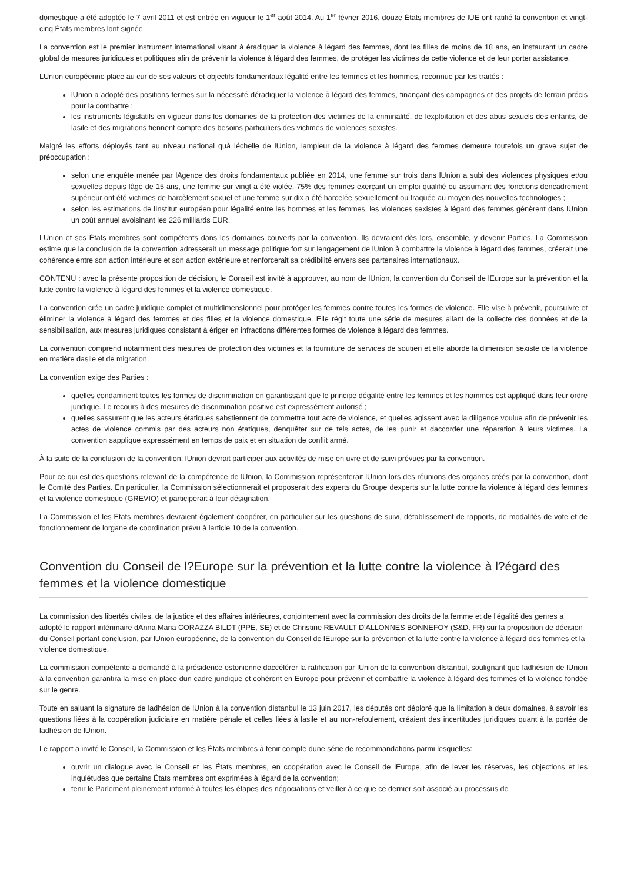domestique a été adoptée le 7 avril 2011 et est entrée en vigueur le 1<sup>er</sup> août 2014. Au 1<sup>er</sup> février 2016, douze États membres de lUE ont ratifié la convention et vingt-cinq États membres lont signée.
La convention est le premier instrument international visant à éradiquer la violence à légard des femmes, dont les filles de moins de 18 ans, en instaurant un cadre global de mesures juridiques et politiques afin de prévenir la violence à légard des femmes, de protéger les victimes de cette violence et de leur porter assistance.
LUnion européenne place au cur de ses valeurs et objectifs fondamentaux légalité entre les femmes et les hommes, reconnue par les traités :
lUnion a adopté des positions fermes sur la nécessité déradiquer la violence à légard des femmes, finançant des campagnes et des projets de terrain précis pour la combattre ;
les instruments législatifs en vigueur dans les domaines de la protection des victimes de la criminalité, de lexploitation et des abus sexuels des enfants, de lasile et des migrations tiennent compte des besoins particuliers des victimes de violences sexistes.
Malgré les efforts déployés tant au niveau national quà léchelle de lUnion, lampleur de la violence à légard des femmes demeure toutefois un grave sujet de préoccupation :
selon une enquête menée par lAgence des droits fondamentaux publiée en 2014, une femme sur trois dans lUnion a subi des violences physiques et/ou sexuelles depuis lâge de 15 ans, une femme sur vingt a été violée, 75% des femmes exerçant un emploi qualifié ou assumant des fonctions dencadrement supérieur ont été victimes de harcèlement sexuel et une femme sur dix a été harcelée sexuellement ou traquée au moyen des nouvelles technologies ;
selon les estimations de lInstitut européen pour légalité entre les hommes et les femmes, les violences sexistes à légard des femmes génèrent dans lUnion un coût annuel avoisinant les 226 milliards EUR.
LUnion et ses États membres sont compétents dans les domaines couverts par la convention. Ils devraient dès lors, ensemble, y devenir Parties. La Commission estime que la conclusion de la convention adresserait un message politique fort sur lengagement de lUnion à combattre la violence à légard des femmes, créerait une cohérence entre son action intérieure et son action extérieure et renforcerait sa crédibilité envers ses partenaires internationaux.
CONTENU : avec la présente proposition de décision, le Conseil est invité à approuver, au nom de lUnion, la convention du Conseil de lEurope sur la prévention et la lutte contre la violence à légard des femmes et la violence domestique.
La convention crée un cadre juridique complet et multidimensionnel pour protéger les femmes contre toutes les formes de violence. Elle vise à prévenir, poursuivre et éliminer la violence à légard des femmes et des filles et la violence domestique. Elle régit toute une série de mesures allant de la collecte des données et de la sensibilisation, aux mesures juridiques consistant à ériger en infractions différentes formes de violence à légard des femmes.
La convention comprend notamment des mesures de protection des victimes et la fourniture de services de soutien et elle aborde la dimension sexiste de la violence en matière dasile et de migration.
La convention exige des Parties :
quelles condamnent toutes les formes de discrimination en garantissant que le principe dégalité entre les femmes et les hommes est appliqué dans leur ordre juridique. Le recours à des mesures de discrimination positive est expressément autorisé ;
quelles sassurent que les acteurs étatiques sabstiennent de commettre tout acte de violence, et quelles agissent avec la diligence voulue afin de prévenir les actes de violence commis par des acteurs non étatiques, denquêter sur de tels actes, de les punir et daccorder une réparation à leurs victimes. La convention sapplique expressément en temps de paix et en situation de conflit armé.
À la suite de la conclusion de la convention, lUnion devrait participer aux activités de mise en uvre et de suivi prévues par la convention.
Pour ce qui est des questions relevant de la compétence de lUnion, la Commission représenterait lUnion lors des réunions des organes créés par la convention, dont le Comité des Parties. En particulier, la Commission sélectionnerait et proposerait des experts du Groupe dexperts sur la lutte contre la violence à légard des femmes et la violence domestique (GREVIO) et participerait à leur désignation.
La Commission et les États membres devraient également coopérer, en particulier sur les questions de suivi, détablissement de rapports, de modalités de vote et de fonctionnement de lorgane de coordination prévu à larticle 10 de la convention.
Convention du Conseil de l?Europe sur la prévention et la lutte contre la violence à l?égard des femmes et la violence domestique
La commission des libertés civiles, de la justice et des affaires intérieures, conjointement avec la commission des droits de la femme et de l'égalité des genres a adopté le rapport intérimaire dAnna Maria CORAZZA BILDT (PPE, SE) et de Christine REVAULT D'ALLONNES BONNEFOY (S&D, FR) sur la proposition de décision du Conseil portant conclusion, par lUnion européenne, de la convention du Conseil de lEurope sur la prévention et la lutte contre la violence à légard des femmes et la violence domestique.
La commission compétente a demandé à la présidence estonienne daccélérer la ratification par lUnion de la convention dIstanbul, soulignant que ladhésion de lUnion à la convention garantira la mise en place dun cadre juridique et cohérent en Europe pour prévenir et combattre la violence à légard des femmes et la violence fondée sur le genre.
Toute en saluant la signature de ladhésion de lUnion à la convention dIstanbul le 13 juin 2017, les députés ont déploré que la limitation à deux domaines, à savoir les questions liées à la coopération judiciaire en matière pénale et celles liées à lasile et au non-refoulement, créaient des incertitudes juridiques quant à la portée de ladhésion de lUnion.
Le rapport a invité le Conseil, la Commission et les États membres à tenir compte dune série de recommandations parmi lesquelles:
ouvrir un dialogue avec le Conseil et les États membres, en coopération avec le Conseil de lEurope, afin de lever les réserves, les objections et les inquiétudes que certains États membres ont exprimées à légard de la convention;
tenir le Parlement pleinement informé à toutes les étapes des négociations et veiller à ce que ce dernier soit associé au processus de